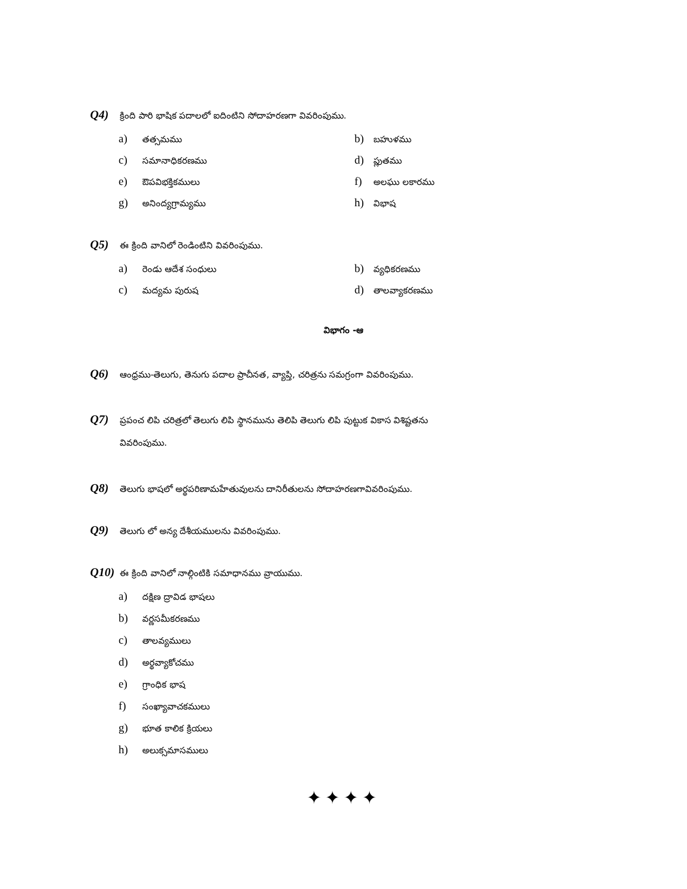Q4) క్రింది పారి భాషిక పదాలలో ఐదింటిని సోదాహరణగా వివరింపుము.
a) తత్సమము
b) బహుళము
c) సమానాధికరణము
d) ప్లుతము
e) ఔపవిభక్తికములు
f) అలఘు లకారము
g) అనింద్యగ్రామ్యము
h) విభాష
Q5) ఈ క్రింది వానిలో రెండింటిని వివరింపుము.
a) రెండు ఆదేశ సంధులు
b) వ్యధికరణము
c) మద్యమ పురుష
d) తాలవ్యాకరణము
విభాగం -ఆ
Q6) ఆంధ్రము-తెలుగు, తెనుగు పదాల ప్రాచీనత, వ్యాప్తి, చరిత్రను సమగ్రంగా వివరింపుము.
Q7) ప్రపంచ లిపి చరిత్రలో తెలుగు లిపి స్థానమును తెలిపి తెలుగు లిపి పుట్టుక వికాస విశిష్టతను
వివరింపుము.
Q8) తెలుగు భాషలో అర్థపరిణామహేతువులను దానిరీతులను సోదాహరణగావివరింపుము.
Q9) తెలుగు లో అన్య దేశీయములను వివరింపుము.
Q10) ఈ క్రింది వానిలో నాల్గింటికి సమాధానము వ్రాయుము.
a) దక్షిణ ద్రావిడ భాషలు
b) వర్ణసమీకరణము
c) తాలవ్యములు
d) అర్థవ్యాకోచము
e) గ్రాంధిక భాష
f) సంఖ్యావాచకములు
g) భూత కాలిక క్రియలు
h) అలుక్సమాసములు
✦✦✦✦